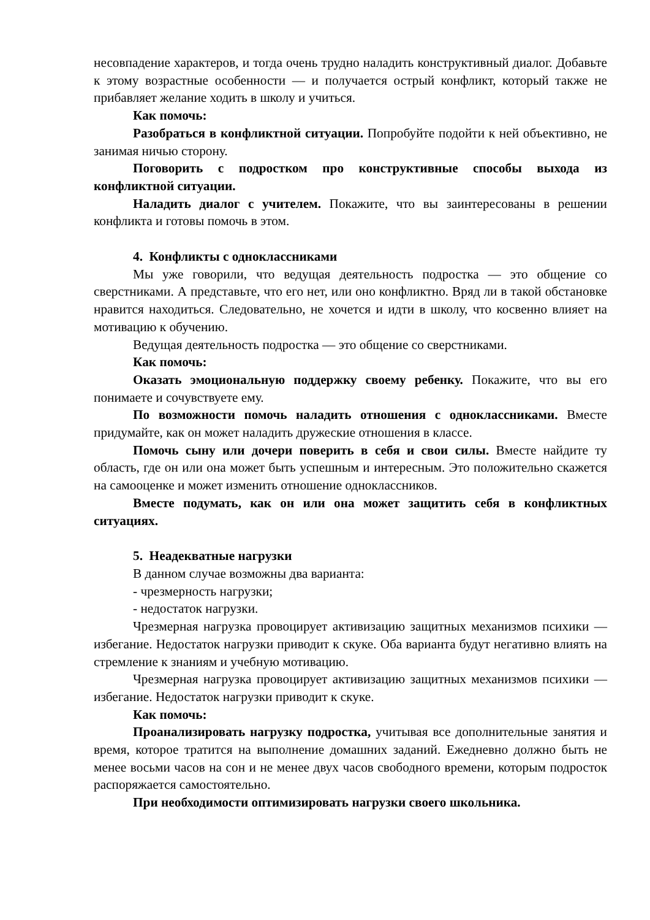несовпадение характеров, и тогда очень трудно наладить конструктивный диалог. Добавьте к этому возрастные особенности — и получается острый конфликт, который также не прибавляет желание ходить в школу и учиться.
Как помочь:
Разобраться в конфликтной ситуации. Попробуйте подойти к ней объективно, не занимая ничью сторону.
Поговорить с подростком про конструктивные способы выхода из конфликтной ситуации.
Наладить диалог с учителем. Покажите, что вы заинтересованы в решении конфликта и готовы помочь в этом.
4. Конфликты с одноклассниками
Мы уже говорили, что ведущая деятельность подростка — это общение со сверстниками. А представьте, что его нет, или оно конфликтно. Вряд ли в такой обстановке нравится находиться. Следовательно, не хочется и идти в школу, что косвенно влияет на мотивацию к обучению.
Ведущая деятельность подростка — это общение со сверстниками.
Как помочь:
Оказать эмоциональную поддержку своему ребенку. Покажите, что вы его понимаете и сочувствуете ему.
По возможности помочь наладить отношения с одноклассниками. Вместе придумайте, как он может наладить дружеские отношения в классе.
Помочь сыну или дочери поверить в себя и свои силы. Вместе найдите ту область, где он или она может быть успешным и интересным. Это положительно скажется на самооценке и может изменить отношение одноклассников.
Вместе подумать, как он или она может защитить себя в конфликтных ситуациях.
5. Неадекватные нагрузки
В данном случае возможны два варианта:
- чрезмерность нагрузки;
- недостаток нагрузки.
Чрезмерная нагрузка провоцирует активизацию защитных механизмов психики — избегание. Недостаток нагрузки приводит к скуке. Оба варианта будут негативно влиять на стремление к знаниям и учебную мотивацию.
Чрезмерная нагрузка провоцирует активизацию защитных механизмов психики — избегание. Недостаток нагрузки приводит к скуке.
Как помочь:
Проанализировать нагрузку подростка, учитывая все дополнительные занятия и время, которое тратится на выполнение домашних заданий. Ежедневно должно быть не менее восьми часов на сон и не менее двух часов свободного времени, которым подросток распоряжается самостоятельно.
При необходимости оптимизировать нагрузки своего школьника.